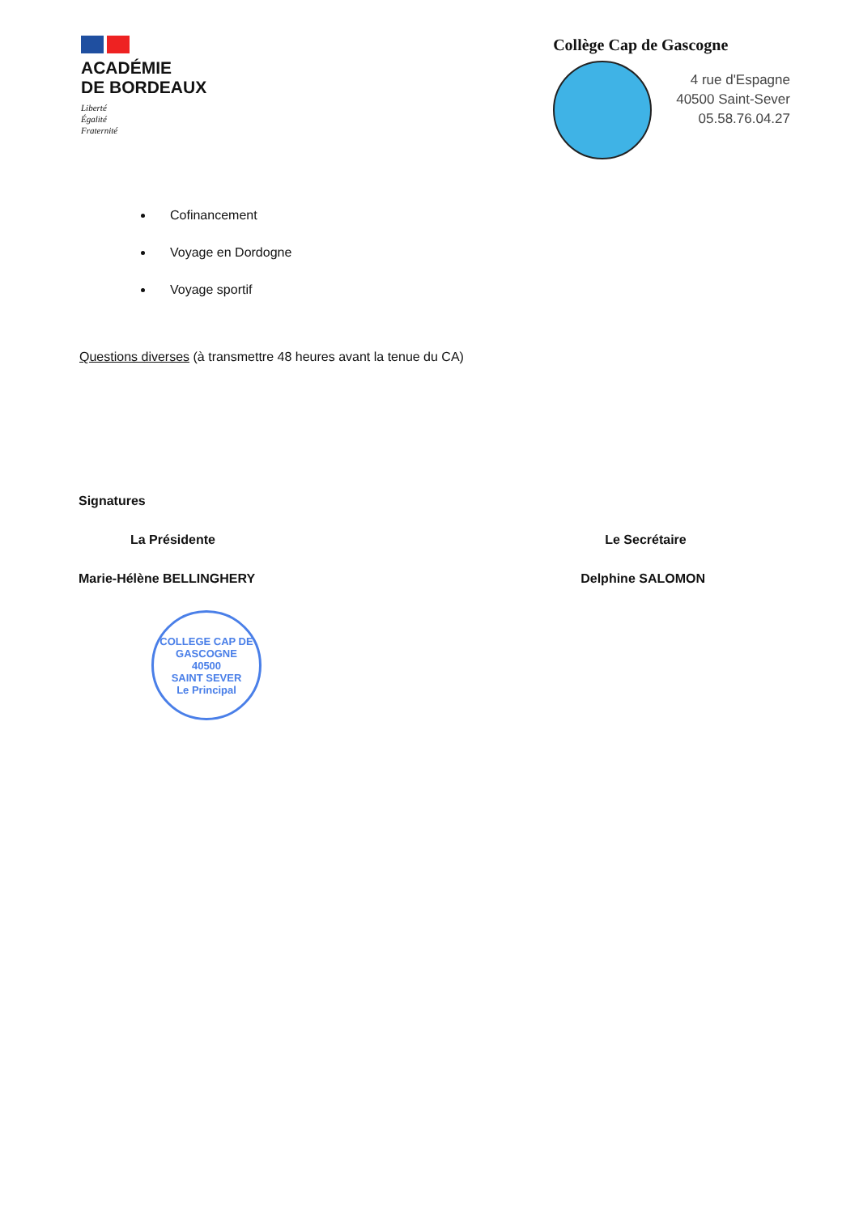ACADÉMIE
DE BORDEAUX
Liberté
Égalité
Fraternité
Collège Cap de Gascogne
4 rue d'Espagne
40500 Saint-Sever
05.58.76.04.27
Cofinancement
Voyage en Dordogne
Voyage sportif
Questions diverses (à transmettre 48 heures avant la tenue du CA)
Signatures
La Présidente
Marie-Hélène BELLINGHERY
COLLEGE CAP DE GASCOGNE
40500
SAINT SEVER
Le Principal
Le Secrétaire
Delphine SALOMON